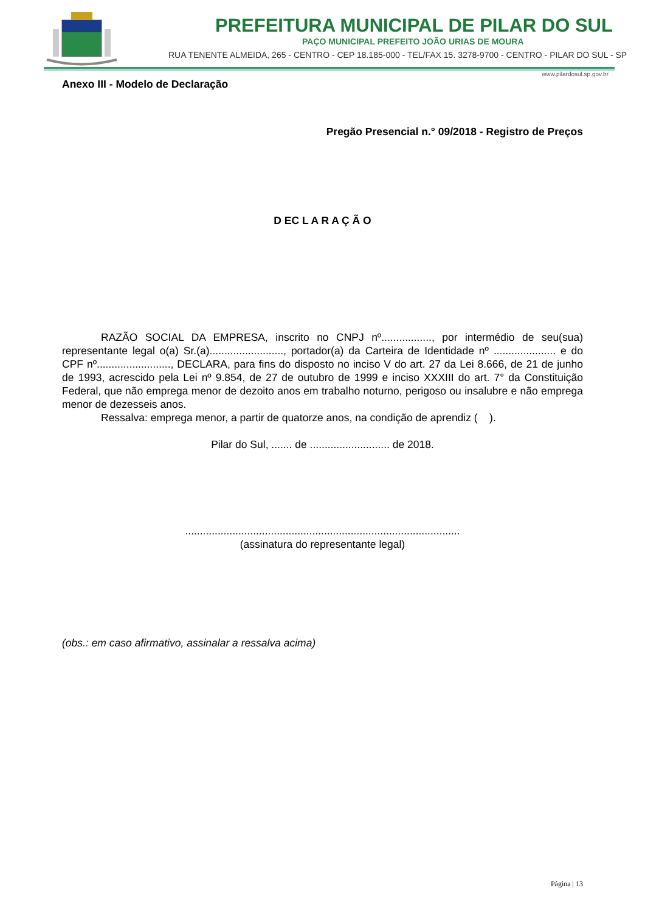PREFEITURA MUNICIPAL DE PILAR DO SUL
PAÇO MUNICIPAL PREFEITO JOÃO URIAS DE MOURA
RUA TENENTE ALMEIDA, 265 - CENTRO - CEP 18.185-000 - TEL/FAX 15. 3278-9700 - CENTRO - PILAR DO SUL - SP
www.pilardosul.sp.gov.br
Anexo III - Modelo de Declaração
Pregão Presencial n.° 09/2018 - Registro de Preços
D EC L A R A Ç Ã O
RAZÃO SOCIAL DA EMPRESA, inscrito no CNPJ nº................., por intermédio de seu(sua) representante legal o(a) Sr.(a)........................., portador(a) da Carteira de Identidade nº ..................... e do CPF nº........................., DECLARA, para fins do disposto no inciso V do art. 27 da Lei 8.666, de 21 de junho de 1993, acrescido pela Lei nº 9.854, de 27 de outubro de 1999 e inciso XXXIII do art. 7° da Constituição Federal, que não emprega menor de dezoito anos em trabalho noturno, perigoso ou insalubre e não emprega menor de dezesseis anos.
Ressalva: emprega menor, a partir de quatorze anos, na condição de aprendiz ( ).
Pilar do Sul, ....... de ........................... de 2018.
.............................................................................................
(assinatura do representante legal)
(obs.: em caso afirmativo, assinalar a ressalva acima)
Página | 13